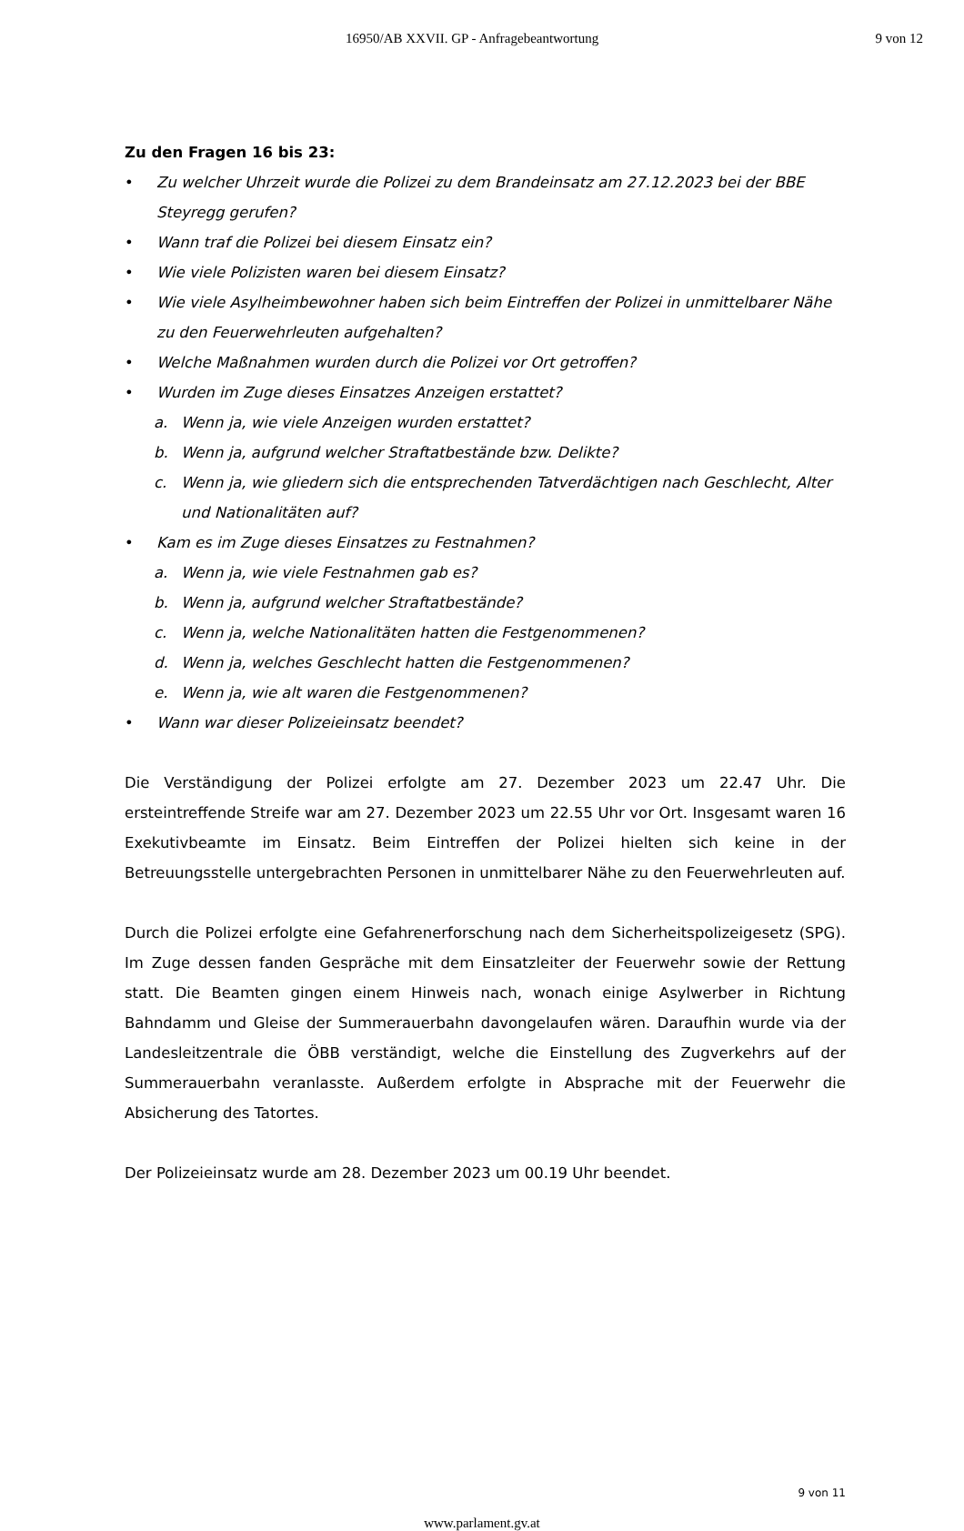16950/AB XXVII. GP - Anfragebeantwortung 9 von 12
Zu den Fragen 16 bis 23:
• Zu welcher Uhrzeit wurde die Polizei zu dem Brandeinsatz am 27.12.2023 bei der BBE Steyregg gerufen?
• Wann traf die Polizei bei diesem Einsatz ein?
• Wie viele Polizisten waren bei diesem Einsatz?
• Wie viele Asylheimbewohner haben sich beim Eintreffen der Polizei in unmittelbarer Nähe zu den Feuerwehrleuten aufgehalten?
• Welche Maßnahmen wurden durch die Polizei vor Ort getroffen?
• Wurden im Zuge dieses Einsatzes Anzeigen erstattet?
a. Wenn ja, wie viele Anzeigen wurden erstattet?
b. Wenn ja, aufgrund welcher Straftatbestände bzw. Delikte?
c. Wenn ja, wie gliedern sich die entsprechenden Tatverdächtigen nach Geschlecht, Alter und Nationalitäten auf?
• Kam es im Zuge dieses Einsatzes zu Festnahmen?
a. Wenn ja, wie viele Festnahmen gab es?
b. Wenn ja, aufgrund welcher Straftatbestände?
c. Wenn ja, welche Nationalitäten hatten die Festgenommenen?
d. Wenn ja, welches Geschlecht hatten die Festgenommenen?
e. Wenn ja, wie alt waren die Festgenommenen?
• Wann war dieser Polizeieinsatz beendet?
Die Verständigung der Polizei erfolgte am 27. Dezember 2023 um 22.47 Uhr. Die ersteintreffende Streife war am 27. Dezember 2023 um 22.55 Uhr vor Ort. Insgesamt waren 16 Exekutivbeamte im Einsatz. Beim Eintreffen der Polizei hielten sich keine in der Betreuungsstelle untergebrachten Personen in unmittelbarer Nähe zu den Feuerwehrleuten auf.
Durch die Polizei erfolgte eine Gefahrenerforschung nach dem Sicherheitspolizeigesetz (SPG). Im Zuge dessen fanden Gespräche mit dem Einsatzleiter der Feuerwehr sowie der Rettung statt. Die Beamten gingen einem Hinweis nach, wonach einige Asylwerber in Richtung Bahndamm und Gleise der Summerauerbahn davongelaufen wären. Daraufhin wurde via der Landesleitzentrale die ÖBB verständigt, welche die Einstellung des Zugverkehrs auf der Summerauerbahn veranlasste. Außerdem erfolgte in Absprache mit der Feuerwehr die Absicherung des Tatortes.
Der Polizeieinsatz wurde am 28. Dezember 2023 um 00.19 Uhr beendet.
9 von 11
www.parlament.gv.at